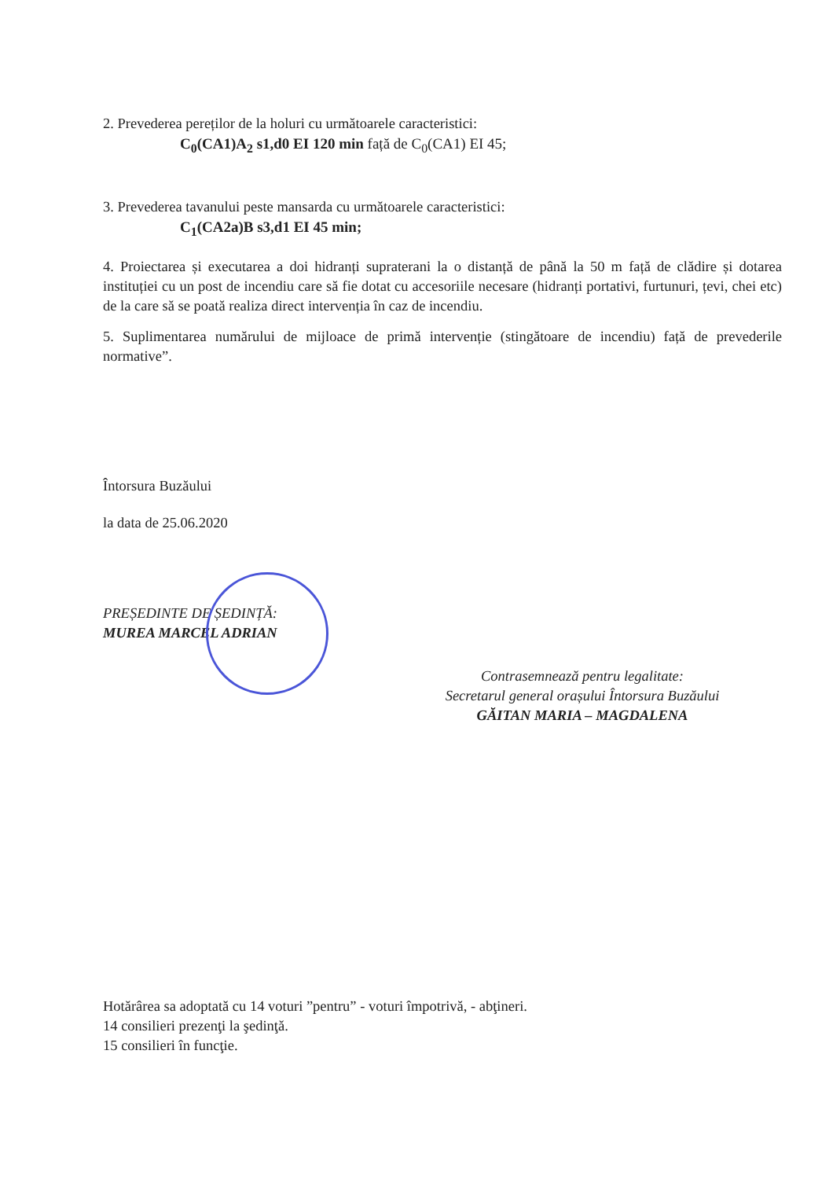2. Prevederea pereților de la holuri cu următoarele caracteristici:
C<sub>0</sub>(CA1)A<sub>2</sub> s1,d0 EI 120 min față de C<sub>0</sub>(CA1) EI 45;
3. Prevederea tavanului peste mansarda cu următoarele caracteristici:
C<sub>1</sub>(CA2a)B s3,d1 EI 45 min;
4. Proiectarea și executarea a doi hidranți supraterani la o distanță de până la 50 m față de clădire și dotarea instituției cu un post de incendiu care să fie dotat cu accesoriile necesare (hidranți portativi, furtunuri, țevi, chei etc) de la care să se poată realiza direct intervenția în caz de incendiu.
5. Suplimentarea numărului de mijloace de primă intervenție (stingătoare de incendiu) față de prevederile normative”.
Întorsura Buzăului
la data de 25.06.2020
PREȘEDINTE DE ȘEDINȚĂ:
MUREA MARCEL ADRIAN
Contrasemnează pentru legalitate:
Secretarul general orașului Întorsura Buzăului
GĂITAN MARIA – MAGDALENA
Hotărârea sa adoptată cu 14 voturi ”pentru” - voturi împotrivă, - abţineri.
14 consilieri prezenţi la şedinţă.
15 consilieri în funcţie.